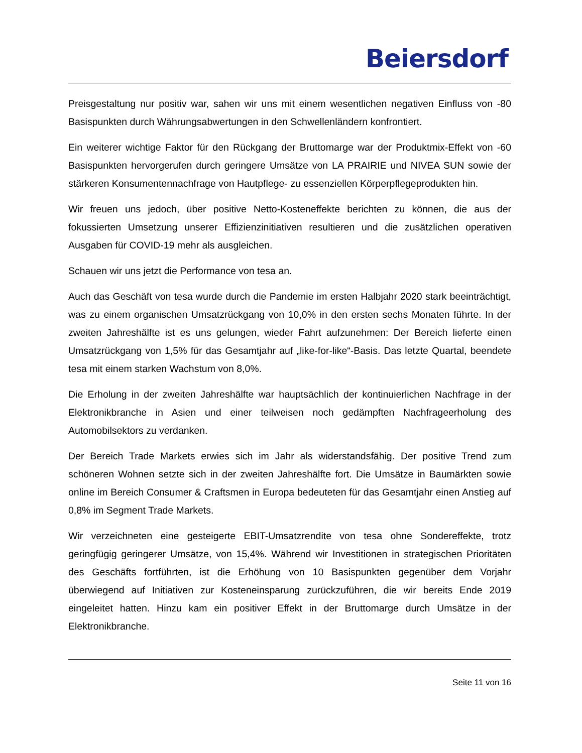Beiersdorf
Preisgestaltung nur positiv war, sahen wir uns mit einem wesentlichen negativen Einfluss von -80 Basispunkten durch Währungsabwertungen in den Schwellenländern konfrontiert.
Ein weiterer wichtige Faktor für den Rückgang der Bruttomarge war der Produktmix-Effekt von -60 Basispunkten hervorgerufen durch geringere Umsätze von LA PRAIRIE und NIVEA SUN sowie der stärkeren Konsumentennachfrage von Hautpflege- zu essenziellen Körperpflegeprodukten hin.
Wir freuen uns jedoch, über positive Netto-Kosteneffekte berichten zu können, die aus der fokussierten Umsetzung unserer Effizienzinitiativen resultieren und die zusätzlichen operativen Ausgaben für COVID-19 mehr als ausgleichen.
Schauen wir uns jetzt die Performance von tesa an.
Auch das Geschäft von tesa wurde durch die Pandemie im ersten Halbjahr 2020 stark beeinträchtigt, was zu einem organischen Umsatzrückgang von 10,0% in den ersten sechs Monaten führte. In der zweiten Jahreshälfte ist es uns gelungen, wieder Fahrt aufzunehmen: Der Bereich lieferte einen Umsatzrückgang von 1,5% für das Gesamtjahr auf „like-for-like“-Basis. Das letzte Quartal, beendete tesa mit einem starken Wachstum von 8,0%.
Die Erholung in der zweiten Jahreshälfte war hauptsächlich der kontinuierlichen Nachfrage in der Elektronikbranche in Asien und einer teilweisen noch gedämpften Nachfrageerholung des Automobilsektors zu verdanken.
Der Bereich Trade Markets erwies sich im Jahr als widerstandsfähig. Der positive Trend zum schöneren Wohnen setzte sich in der zweiten Jahreshälfte fort. Die Umsätze in Baumärkten sowie online im Bereich Consumer & Craftsmen in Europa bedeuteten für das Gesamtjahr einen Anstieg auf 0,8% im Segment Trade Markets.
Wir verzeichneten eine gesteigerte EBIT-Umsatzrendite von tesa ohne Sondereffekte, trotz geringfügig geringerer Umsätze, von 15,4%. Während wir Investitionen in strategischen Prioritäten des Geschäfts fortführten, ist die Erhöhung von 10 Basispunkten gegenüber dem Vorjahr überwiegend auf Initiativen zur Kosteneinsparung zurückzuführen, die wir bereits Ende 2019 eingeleitet hatten. Hinzu kam ein positiver Effekt in der Bruttomarge durch Umsätze in der Elektronikbranche.
Seite 11 von 16